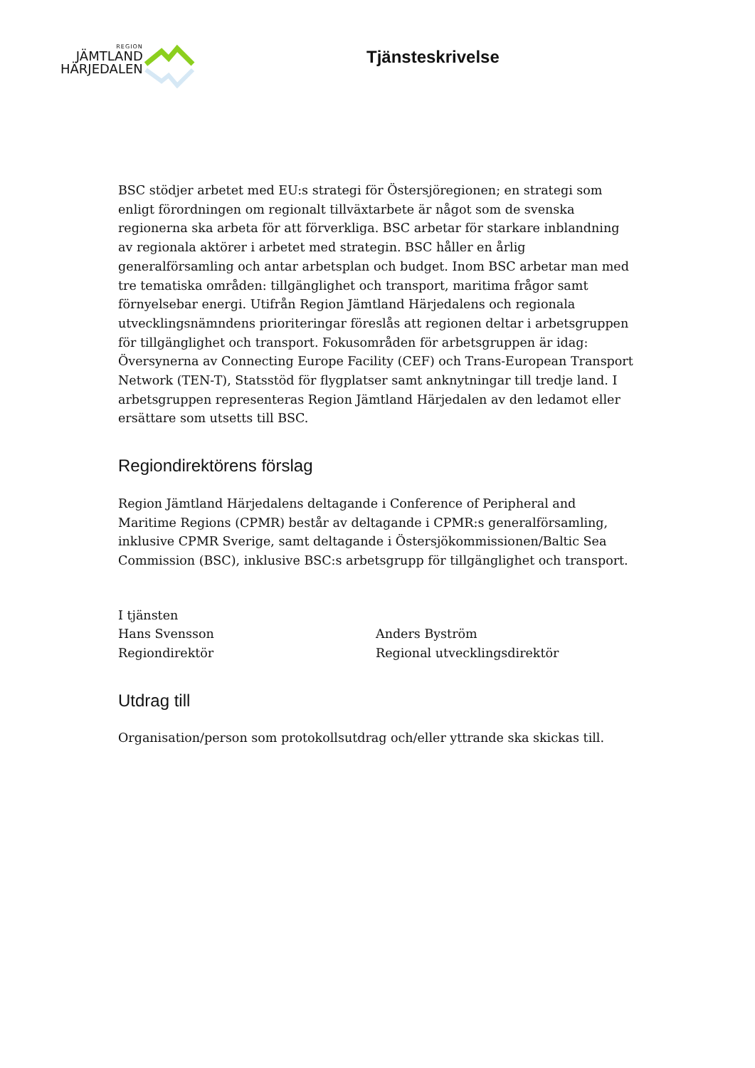REGION
JÄMTLAND
HÄRJEDALEN
Tjänsteskrivelse
BSC stödjer arbetet med EU:s strategi för Östersjöregionen; en strategi som enligt förordningen om regionalt tillväxtarbete är något som de svenska regionerna ska arbeta för att förverkliga. BSC arbetar för starkare inblandning av regionala aktörer i arbetet med strategin. BSC håller en årlig generalförsamling och antar arbetsplan och budget. Inom BSC arbetar man med tre tematiska områden: tillgänglighet och transport, maritima frågor samt förnyelsebar energi. Utifrån Region Jämtland Härjedalens och regionala utvecklingsnämndens prioriteringar föreslås att regionen deltar i arbetsgruppen för tillgänglighet och transport. Fokusområden för arbetsgruppen är idag: Översynerna av Connecting Europe Facility (CEF) och Trans-European Transport Network (TEN-T), Statsstöd för flygplatser samt anknytningar till tredje land. I arbetsgruppen representeras Region Jämtland Härjedalen av den ledamot eller ersättare som utsetts till BSC.
Regiondirektörens förslag
Region Jämtland Härjedalens deltagande i Conference of Peripheral and Maritime Regions (CPMR) består av deltagande i CPMR:s generalförsamling, inklusive CPMR Sverige, samt deltagande i Östersjökommissionen/Baltic Sea Commission (BSC), inklusive BSC:s arbetsgrupp för tillgänglighet och transport.
I tjänsten
Hans Svensson
Regiondirektör
Anders Byström
Regional utvecklingsdirektör
Utdrag till
Organisation/person som protokollsutdrag och/eller yttrande ska skickas till.